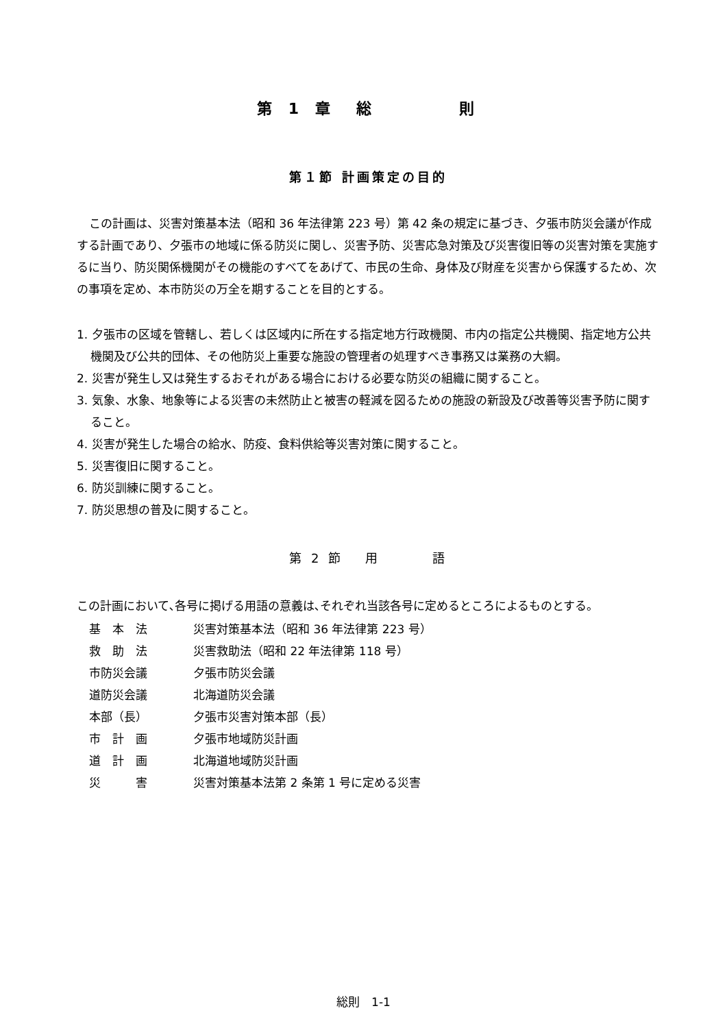第 1 章　総　　　　則
第１節 計画策定の目的
この計画は、災害対策基本法（昭和 36 年法律第 223 号）第 42 条の規定に基づき、夕張市防災会議が作成する計画であり、夕張市の地域に係る防災に関し、災害予防、災害応急対策及び災害復旧等の災害対策を実施するに当り、防災関係機関がその機能のすべてをあげて、市民の生命、身体及び財産を災害から保護するため、次の事項を定め、本市防災の万全を期することを目的とする。
1. 夕張市の区域を管轄し、若しくは区域内に所在する指定地方行政機関、市内の指定公共機関、指定地方公共機関及び公共的団体、その他防災上重要な施設の管理者の処理すべき事務又は業務の大綱。
2. 災害が発生し又は発生するおそれがある場合における必要な防災の組織に関すること。
3. 気象、水象、地象等による災害の未然防止と被害の軽減を図るための施設の新設及び改善等災害予防に関すること。
4. 災害が発生した場合の給水、防疫、食料供給等災害対策に関すること。
5. 災害復旧に関すること。
6. 防災訓練に関すること。
7. 防災思想の普及に関すること。
第 2 節　 用　　　 語
この計画において､各号に掲げる用語の意義は､それぞれ当該各号に定めるところによるものとする。
| 基 本 法 | 災害対策基本法（昭和 36 年法律第 223 号） |
| 救 助 法 | 災害救助法（昭和 22 年法律第 118 号） |
| 市防災会議 | 夕張市防災会議 |
| 道防災会議 | 北海道防災会議 |
| 本部（長） | 夕張市災害対策本部（長） |
| 市 計 画 | 夕張市地域防災計画 |
| 道 計 画 | 北海道地域防災計画 |
| 災 害 | 災害対策基本法第 2 条第 1 号に定める災害 |
総則　1-1